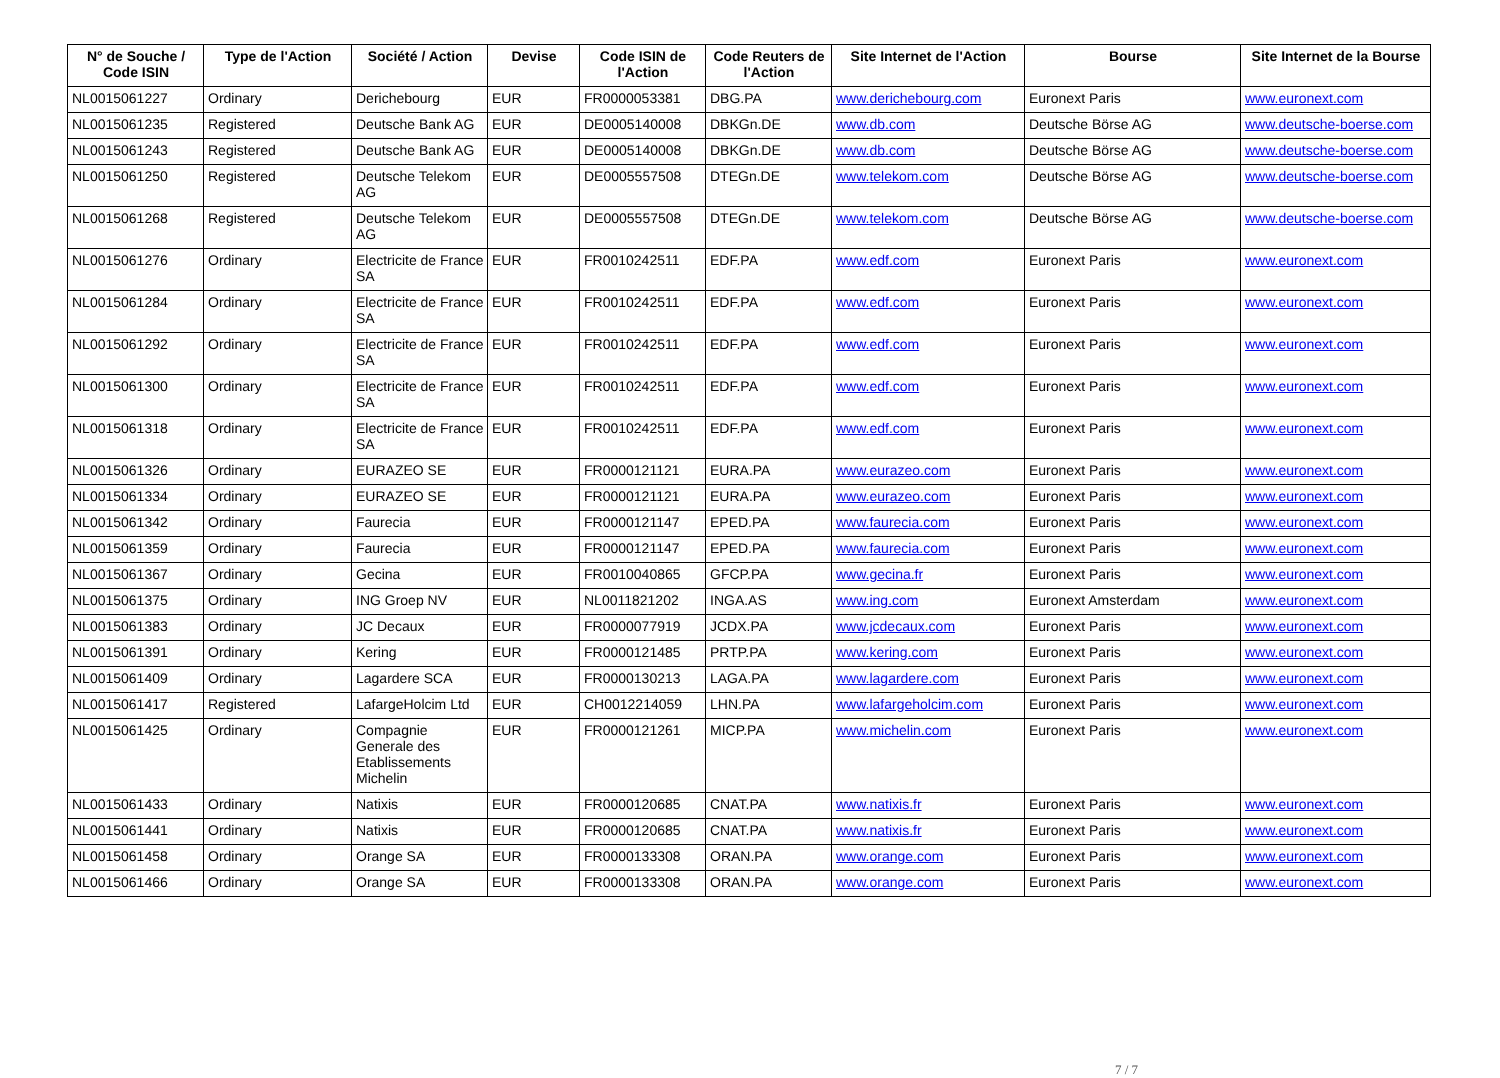| N° de Souche / Code ISIN | Type de l'Action | Société / Action | Devise | Code ISIN de l'Action | Code Reuters de l'Action | Site Internet de l'Action | Bourse | Site Internet de la Bourse |
| --- | --- | --- | --- | --- | --- | --- | --- | --- |
| NL0015061227 | Ordinary | Derichebourg | EUR | FR0000053381 | DBG.PA | www.derichebourg.com | Euronext Paris | www.euronext.com |
| NL0015061235 | Registered | Deutsche Bank AG | EUR | DE0005140008 | DBKGn.DE | www.db.com | Deutsche Börse AG | www.deutsche-boerse.com |
| NL0015061243 | Registered | Deutsche Bank AG | EUR | DE0005140008 | DBKGn.DE | www.db.com | Deutsche Börse AG | www.deutsche-boerse.com |
| NL0015061250 | Registered | Deutsche Telekom AG | EUR | DE0005557508 | DTEGn.DE | www.telekom.com | Deutsche Börse AG | www.deutsche-boerse.com |
| NL0015061268 | Registered | Deutsche Telekom AG | EUR | DE0005557508 | DTEGn.DE | www.telekom.com | Deutsche Börse AG | www.deutsche-boerse.com |
| NL0015061276 | Ordinary | Electricite de France SA | EUR | FR0010242511 | EDF.PA | www.edf.com | Euronext Paris | www.euronext.com |
| NL0015061284 | Ordinary | Electricite de France SA | EUR | FR0010242511 | EDF.PA | www.edf.com | Euronext Paris | www.euronext.com |
| NL0015061292 | Ordinary | Electricite de France SA | EUR | FR0010242511 | EDF.PA | www.edf.com | Euronext Paris | www.euronext.com |
| NL0015061300 | Ordinary | Electricite de France SA | EUR | FR0010242511 | EDF.PA | www.edf.com | Euronext Paris | www.euronext.com |
| NL0015061318 | Ordinary | Electricite de France SA | EUR | FR0010242511 | EDF.PA | www.edf.com | Euronext Paris | www.euronext.com |
| NL0015061326 | Ordinary | EURAZEO SE | EUR | FR0000121121 | EURA.PA | www.eurazeo.com | Euronext Paris | www.euronext.com |
| NL0015061334 | Ordinary | EURAZEO SE | EUR | FR0000121121 | EURA.PA | www.eurazeo.com | Euronext Paris | www.euronext.com |
| NL0015061342 | Ordinary | Faurecia | EUR | FR0000121147 | EPED.PA | www.faurecia.com | Euronext Paris | www.euronext.com |
| NL0015061359 | Ordinary | Faurecia | EUR | FR0000121147 | EPED.PA | www.faurecia.com | Euronext Paris | www.euronext.com |
| NL0015061367 | Ordinary | Gecina | EUR | FR0010040865 | GFCP.PA | www.gecina.fr | Euronext Paris | www.euronext.com |
| NL0015061375 | Ordinary | ING Groep NV | EUR | NL0011821202 | INGA.AS | www.ing.com | Euronext Amsterdam | www.euronext.com |
| NL0015061383 | Ordinary | JC Decaux | EUR | FR0000077919 | JCDX.PA | www.jcdecaux.com | Euronext Paris | www.euronext.com |
| NL0015061391 | Ordinary | Kering | EUR | FR0000121485 | PRTP.PA | www.kering.com | Euronext Paris | www.euronext.com |
| NL0015061409 | Ordinary | Lagardere SCA | EUR | FR0000130213 | LAGA.PA | www.lagardere.com | Euronext Paris | www.euronext.com |
| NL0015061417 | Registered | LafargeHolcim Ltd | EUR | CH0012214059 | LHN.PA | www.lafargeholcim.com | Euronext Paris | www.euronext.com |
| NL0015061425 | Ordinary | Compagnie Generale des Etablissements Michelin | EUR | FR0000121261 | MICP.PA | www.michelin.com | Euronext Paris | www.euronext.com |
| NL0015061433 | Ordinary | Natixis | EUR | FR0000120685 | CNAT.PA | www.natixis.fr | Euronext Paris | www.euronext.com |
| NL0015061441 | Ordinary | Natixis | EUR | FR0000120685 | CNAT.PA | www.natixis.fr | Euronext Paris | www.euronext.com |
| NL0015061458 | Ordinary | Orange SA | EUR | FR0000133308 | ORAN.PA | www.orange.com | Euronext Paris | www.euronext.com |
| NL0015061466 | Ordinary | Orange SA | EUR | FR0000133308 | ORAN.PA | www.orange.com | Euronext Paris | www.euronext.com |
7 / 7